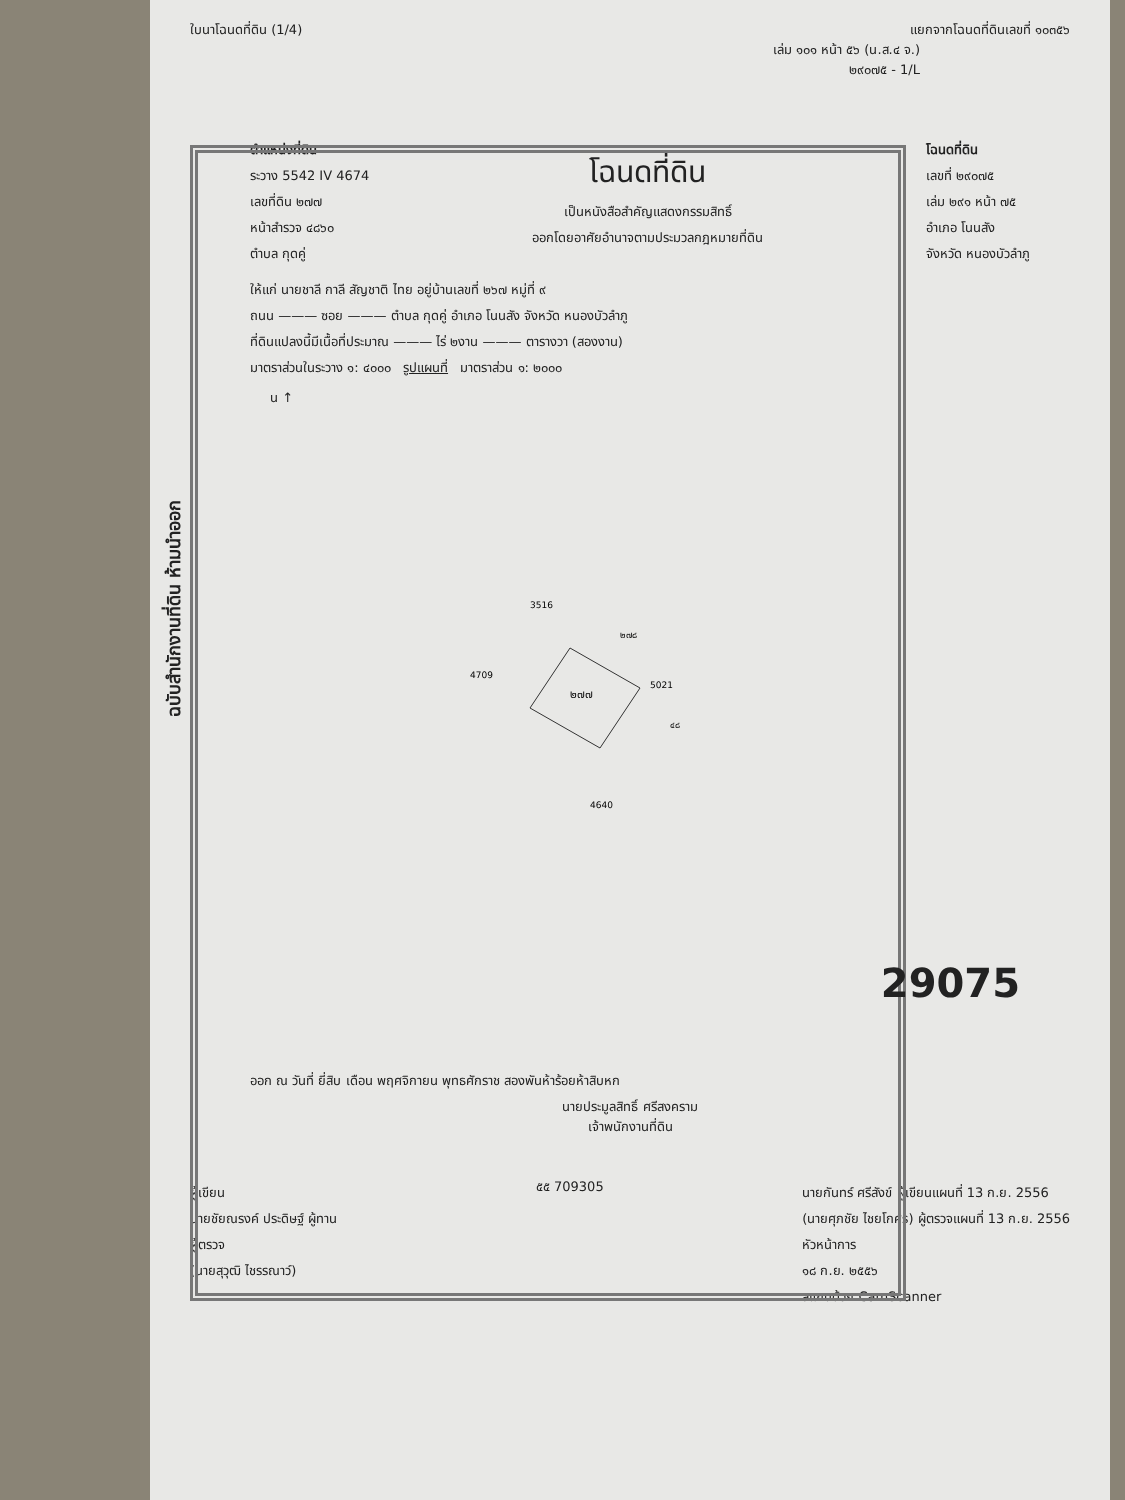ใบนาโฉนดที่ดิน (1/4) แยกจากโฉนดที่ดินเลขที่ ๑๐๓๕๖
เล่ม ๑๐๑ หน้า ๕๖ (น.ส.๔ จ.)
๒๙๐๗๕ - 1/L
ตำแหน่งที่ดิน
ระวาง 5542 IV 4674
เลขที่ดิน ๒๗๗
หน้าสำรวจ ๔๘๖๐
ตำบล กุดคู่
โฉนดที่ดิน
เป็นหนังสือสำคัญแสดงกรรมสิทธิ์
ออกโดยอาศัยอำนาจตามประมวลกฎหมายที่ดิน
โฉนดที่ดิน
เลขที่ ๒๙๐๗๕
เล่ม ๒๙๑ หน้า ๗๕
อำเภอ โนนสัง
จังหวัด หนองบัวลำภู
ให้แก่ นายชาลี กาลี สัญชาติ ไทย อยู่บ้านเลขที่ ๒๖๗ หมู่ที่ ๙
ถนน ——— ซอย ——— ตำบล กุดคู่ อำเภอ โนนสัง จังหวัด หนองบัวลำภู
ที่ดินแปลงนี้มีเนื้อที่ประมาณ ——— ไร่ ๒งาน ——— ตารางวา (สองงาน)
มาตราส่วนในระวาง ๑: ๔๐๐๐ รูปแผนที่ มาตราส่วน ๑: ๒๐๐๐
น ↑
๒๗๗
3516
4709
5021
4640
๒๗๘
๔๘
ออก ณ วันที่ ยี่สิบ เดือน พฤศจิกายน พุทธศักราช สองพันห้าร้อยห้าสิบหก
นายประมูลสิทธิ์ ศรีสงคราม
เจ้าพนักงานที่ดิน
ผู้เขียน
นายชัยณรงค์ ประดิษฐ์ ผู้ทาน
ผู้ตรวจ
(นายสุวุฒิ ไชรรณาว์)
๕๕ 709305
นายกันทร์ ศรีสังข์ ผู้เขียนแผนที่ 13 ก.ย. 2556
(นายศุภชัย ไชยโกศร) ผู้ตรวจแผนที่ 13 ก.ย. 2556
หัวหน้าการ
๑๘ ก.ย. ๒๕๕๖
สแกนด้วย CamScanner
29075
ฉบับสำนักงานที่ดิน ห้ามนำออก